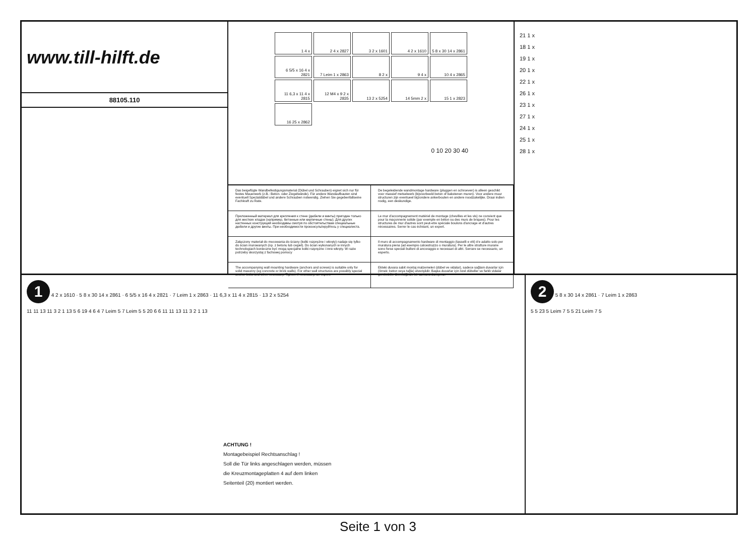www.till-hilft.de
88105.110
| 1 4 x | 2 4 x 2827 | 3 2 x 1601 | 4 2 x 1610 | 5 8 x 30 14 x 2861 |
| 6 5/5 x 16 4 x 2821 | 7 Leim 1 x 2863 | 8 2 x | 9 4 x | 10 4 x 2865 |
| 11 6,3 x 11 4 x 2815 | 12 M4 x 9 2 x 2835 | 13 2 x 5254 | 14 5mm 2 x | 15 1 x 2823 |
| 16 25 x 2862 | | | | |
0 10 20 30 40
Das beigefügte Wandbefestigungsmaterial (Dübel und Schrauben) eignet sich nur für festes Mauerwerk (z.B.: Beton- oder Ziegelwände). Für andere Wandaufbauten sind eventuell Spezialdübel und andere Schrauben notwendig. Ziehen Sie gegebenfallseine Fachkraft zu Rate.
De begeleidende wandmontage hardware (pluggen en schroeven) is alleen geschikt voor massief metselwerk (bijvoorbeeld beton of bakstenen muren). Voor andere muur structuren zijn eventueel bijzondere ankerbouten en andere noodzakelijke. Draai indien nodig, een deskundige.
Приложенный материал для крепления к стене (дюбели и винты) пригоден только для жестких кладок (например, бетонные или кирпичные стены). Для других настенных конструкций необходимы смотря по обстоятельствам специальные дюбели и другие винты. При необходимости проконсультируйтесь у специалиста.
Le mur d'accompagnement matériel de montage (chevilles et les vis) ne convient que pour la maçonnerie solide (par exemple en béton ou des murs de briques). Pour les structures de mur d'autres sont peut-etre spéciale boulons d'ancrage et d'autres nécessaires. Serrer le cas échéant, un expert.
Załączony materiał do mocowania do ściany (kolki rozprężne i wkręty) nadaje się tylko do ścian murowanych (np. z betonu lub cegieł). Do ścian wykonanych w innych technologiach konieczne być mogą specjalne kolki rozprężne i inne wkręty. W razie potrzeby skorzystaj z fachowej pomocy
Il muro di accompagnamento hardware di montaggio (tasselli e viti) è'e adatto solo per muratura piena (ad esempio calcestruzzo o muratura). Per le altre strutture murarie sono forse speciali bulloni di ancoraggio e necessari di altri. Serrare se necessario, un esperto.
The accompanying wall mounting hardware (anchors and screws) is suitable only for solid masonry (eg concrete or brick walls). For other wall structures are possibly special anchor bolts and other necessary. Tighten if necessary, an expert.
Ekteki duvara sabit montaj malzemeleri (dübel ve vidalar), sadece sağlam duvarlar için (örnek: beton veya tuğla) elverişlidir. Başka duvarlar için özel dübeller ve farklı vidalar gerekebilir. Gerektiğinde bir uzmana danışınız.
21 1 x
18 1 x
19 1 x
20 1 x
22 1 x
26 1 x
23 1 x
27 1 x
24 1 x
25 1 x
28 1 x
1 4 2 x 1610 · 5 8 x 30 14 x 2861 · 6 5/5 x 16 4 x 2821 · 7 Leim 1 x 2863 · 11 6,3 x 11 4 x 2815 · 13 2 x 5254
11 11 13 11 3 2 1 13 5 6 19 4 6 4 7 Leim 5 7 Leim 5 5 20 6 6 11 11 13 11 3 2 1 13
ACHTUNG !
Montagebeispiel Rechtsanschlag !
Soll die Tür links angeschlagen werden, müssen
die Kreuzmontageplatten 4 auf dem linken
Seitenteil (20) montiert werden.
2 5 8 x 30 14 x 2861 · 7 Leim 1 x 2863
5 5 23 5 Leim 7 5 5 21 Leim 7 5
Seite 1 von 3